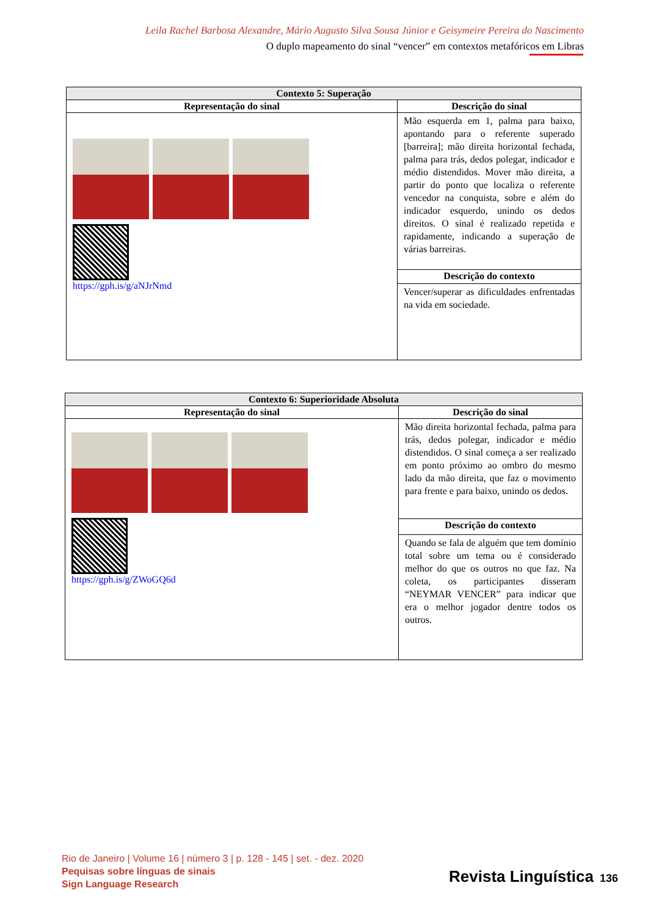Leila Rachel Barbosa Alexandre, Mário Augusto Silva Sousa Júnior e Geisymeire Pereira do Nascimento
O duplo mapeamento do sinal “vencer” em contextos metafóricos em Libras
| Contexto 5: Superação | |
| --- | --- |
| Representação do sinal | Descrição do sinal |
| https://gph.is/g/aNJrNmd | Mão esquerda em 1, palma para baixo, apontando para o referente superado [barreira]; mão direita horizontal fechada, palma para trás, dedos polegar, indicador e médio distendidos. Mover mão direita, a partir do ponto que localiza o referente vencedor na conquista, sobre e além do indicador esquerdo, unindo os dedos direitos. O sinal é realizado repetida e rapidamente, indicando a superação de várias barreiras. |
| | Descrição do contexto |
| | Vencer/superar as dificuldades enfrentadas na vida em sociedade. |
| Contexto 6: Superioridade Absoluta | |
| --- | --- |
| Representação do sinal | Descrição do sinal |
| https://gph.is/g/ZWoGQ6d | Mão direita horizontal fechada, palma para trás, dedos polegar, indicador e médio distendidos. O sinal começa a ser realizado em ponto próximo ao ombro do mesmo lado da mão direita, que faz o movimento para frente e para baixo, unindo os dedos. |
| | Descrição do contexto |
| | Quando se fala de alguém que tem domínio total sobre um tema ou é considerado melhor do que os outros no que faz. Na coleta, os participantes disseram “NEYMAR VENCER” para indicar que era o melhor jogador dentre todos os outros. |
Rio de Janeiro | Volume 16 | número 3 | p. 128 - 145 | set. - dez. 2020
Pequisas sobre línguas de sinais
Sign Language Research
Revista Linguística 136